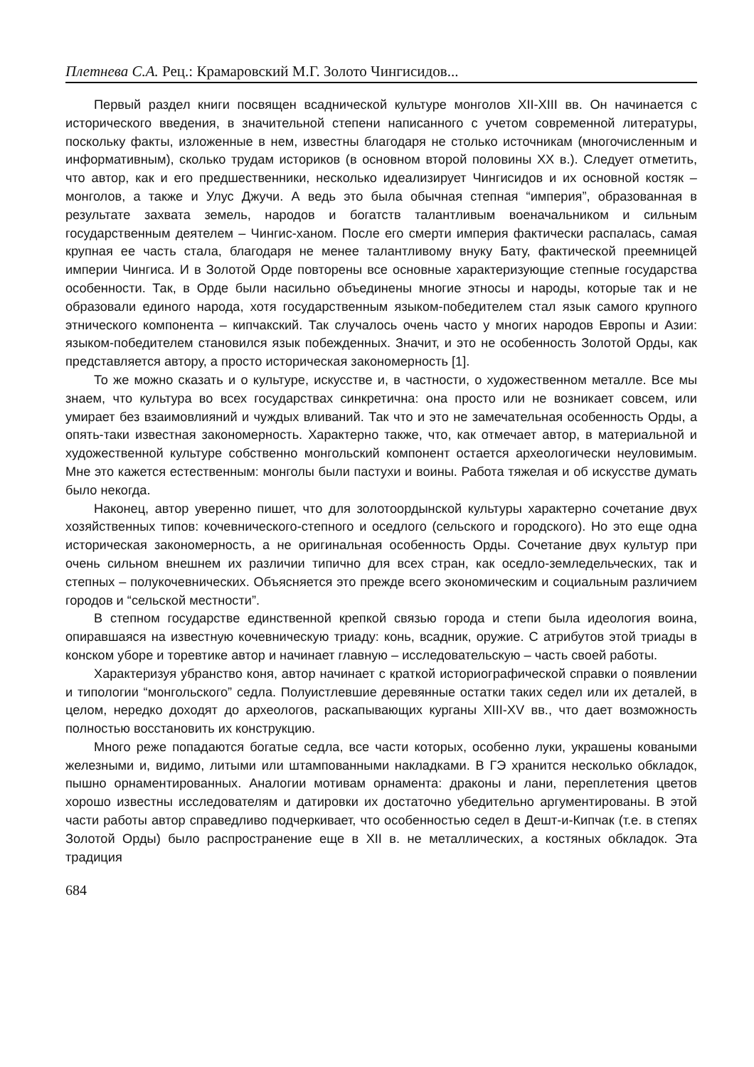Плетнева С.А. Рец.: Крамаровский М.Г. Золото Чингисидов...
Первый раздел книги посвящен всаднической культуре монголов XII-XIII вв. Он начинается с исторического введения, в значительной степени написанного с учетом современной литературы, поскольку факты, изложенные в нем, известны благодаря не столько источникам (многочисленным и информативным), сколько трудам историков (в основном второй половины XX в.). Следует отметить, что автор, как и его предшественники, несколько идеализирует Чингисидов и их основной костяк – монголов, а также и Улус Джучи. А ведь это была обычная степная “империя”, образованная в результате захвата земель, народов и богатств талантливым военачальником и сильным государственным деятелем – Чингис-ханом. После его смерти империя фактически распалась, самая крупная ее часть стала, благодаря не менее талантливому внуку Бату, фактической преемницей империи Чингиса. И в Золотой Орде повторены все основные характеризующие степные государства особенности. Так, в Орде были насильно объединены многие этносы и народы, которые так и не образовали единого народа, хотя государственным языком-победителем стал язык самого крупного этнического компонента – кипчакский. Так случалось очень часто у многих народов Европы и Азии: языком-победителем становился язык побежденных. Значит, и это не особенность Золотой Орды, как представляется автору, а просто историческая закономерность [1].
То же можно сказать и о культуре, искусстве и, в частности, о художественном металле. Все мы знаем, что культура во всех государствах синкретична: она просто или не возникает совсем, или умирает без взаимовлияний и чуждых вливаний. Так что и это не замечательная особенность Орды, а опять-таки известная закономерность. Характерно также, что, как отмечает автор, в материальной и художественной культуре собственно монгольский компонент остается археологически неуловимым. Мне это кажется естественным: монголы были пастухи и воины. Работа тяжелая и об искусстве думать было некогда.
Наконец, автор уверенно пишет, что для золотоордынской культуры характерно сочетание двух хозяйственных типов: кочевнического-степного и оседлого (сельского и городского). Но это еще одна историческая закономерность, а не оригинальная особенность Орды. Сочетание двух культур при очень сильном внешнем их различии типично для всех стран, как оседло-земледельческих, так и степных – полукочевнических. Объясняется это прежде всего экономическим и социальным различием городов и “сельской местности”.
В степном государстве единственной крепкой связью города и степи была идеология воина, опиравшаяся на известную кочевническую триаду: конь, всадник, оружие. С атрибутов этой триады в конском уборе и торевтике автор и начинает главную – исследовательскую – часть своей работы.
Характеризуя убранство коня, автор начинает с краткой историографической справки о появлении и типологии “монгольского” седла. Полуистлевшие деревянные остатки таких седел или их деталей, в целом, нередко доходят до археологов, раскапывающих курганы XIII-XV вв., что дает возможность полностью восстановить их конструкцию.
Много реже попадаются богатые седла, все части которых, особенно луки, украшены коваными железными и, видимо, литыми или штампованными накладками. В ГЭ хранится несколько обкладок, пышно орнаментированных. Аналогии мотивам орнамента: драконы и лани, переплетения цветов хорошо известны исследователям и датировки их достаточно убедительно аргументированы. В этой части работы автор справедливо подчеркивает, что особенностью седел в Дешт-и-Кипчак (т.е. в степях Золотой Орды) было распространение еще в XII в. не металлических, а костяных обкладок. Эта традиция
684